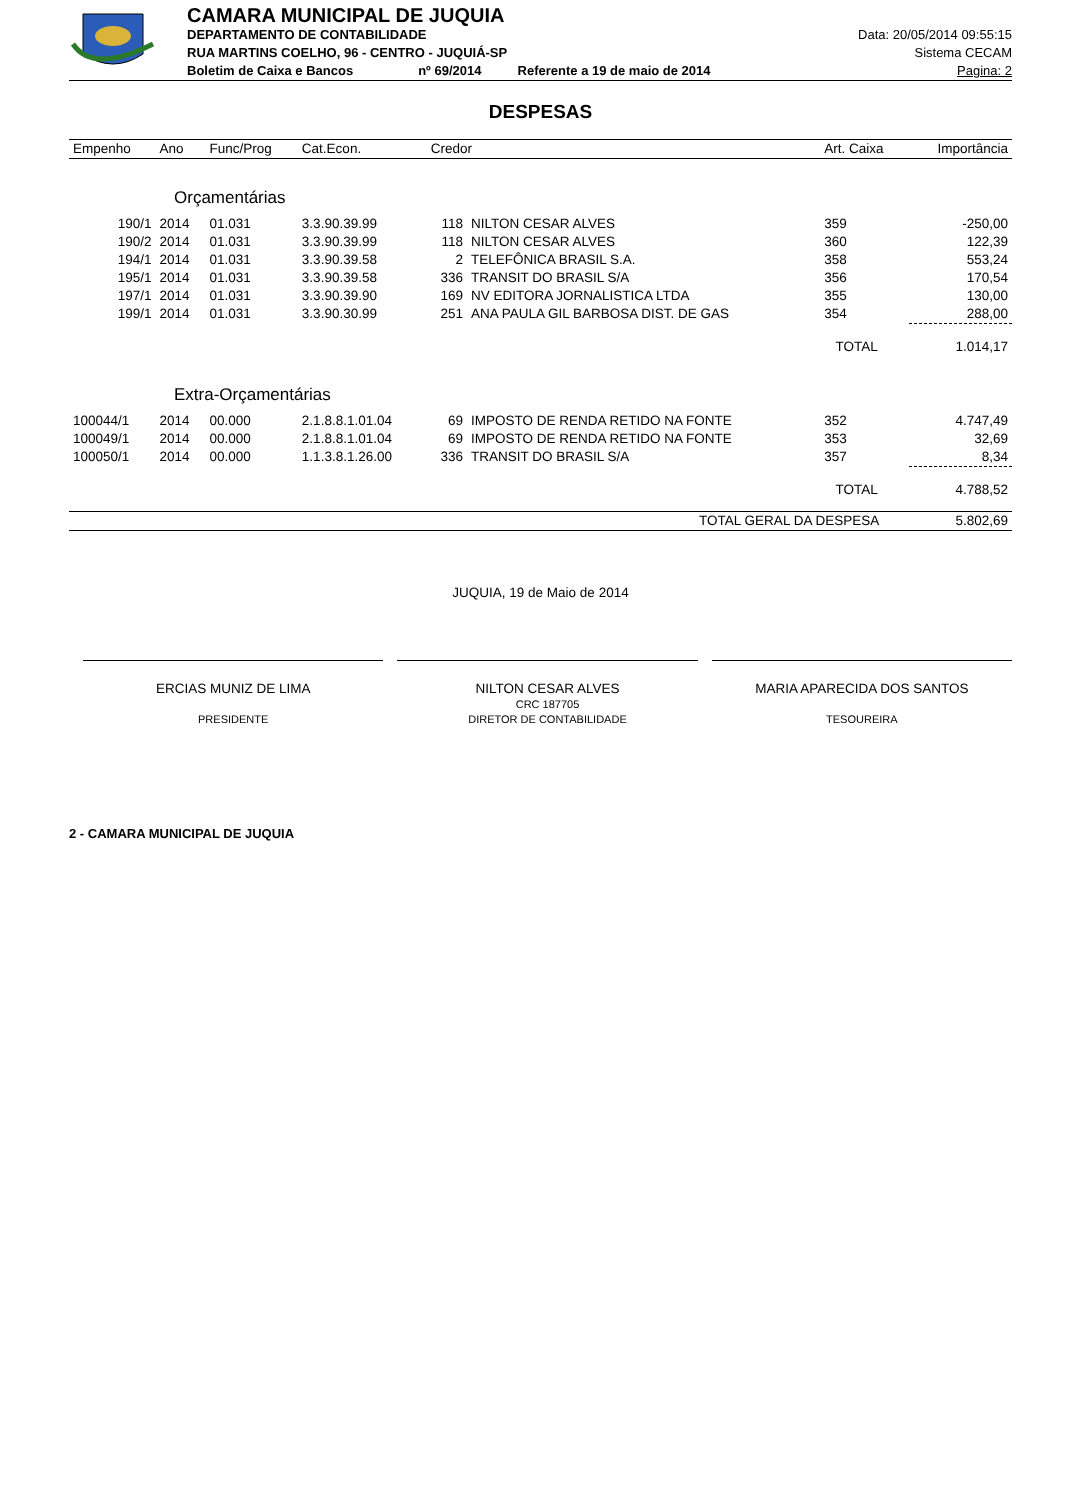CAMARA MUNICIPAL DE JUQUIA
DEPARTAMENTO DE CONTABILIDADE
RUA MARTINS COELHO, 96 - CENTRO - JUQUIÁ-SP
Boletim de Caixa e Bancos nº 69/2014 Referente a 19 de maio de 2014
Data: 20/05/2014 09:55:15
Sistema CECAM
Pagina: 2
DESPESAS
| Empenho | Ano | Func/Prog | Cat.Econ. | Credor | | Art. Caixa | Importância |
| --- | --- | --- | --- | --- | --- | --- | --- |
| Orçamentárias | | | | | | | |
| 190/1 | 2014 | 01.031 | 3.3.90.39.99 | 118 | NILTON CESAR ALVES | 359 | -250,00 |
| 190/2 | 2014 | 01.031 | 3.3.90.39.99 | 118 | NILTON CESAR ALVES | 360 | 122,39 |
| 194/1 | 2014 | 01.031 | 3.3.90.39.58 | 2 | TELEFÔNICA BRASIL S.A. | 358 | 553,24 |
| 195/1 | 2014 | 01.031 | 3.3.90.39.58 | 336 | TRANSIT DO BRASIL S/A | 356 | 170,54 |
| 197/1 | 2014 | 01.031 | 3.3.90.39.90 | 169 | NV EDITORA JORNALISTICA LTDA | 355 | 130,00 |
| 199/1 | 2014 | 01.031 | 3.3.90.30.99 | 251 | ANA PAULA GIL BARBOSA DIST. DE GAS | 354 | 288,00 |
| | | | | | | TOTAL | 1.014,17 |
| Extra-Orçamentárias | | | | | | | |
| 100044/1 | 2014 | 00.000 | 2.1.8.8.1.01.04 | 69 | IMPOSTO DE RENDA RETIDO NA FONTE | 352 | 4.747,49 |
| 100049/1 | 2014 | 00.000 | 2.1.8.8.1.01.04 | 69 | IMPOSTO DE RENDA RETIDO NA FONTE | 353 | 32,69 |
| 100050/1 | 2014 | 00.000 | 1.1.3.8.1.26.00 | 336 | TRANSIT DO BRASIL S/A | 357 | 8,34 |
| | | | | | | TOTAL | 4.788,52 |
| TOTAL GERAL DA DESPESA | | | | | | | 5.802,69 |
JUQUIA, 19 de Maio de 2014
ERCIAS MUNIZ DE LIMA
PRESIDENTE
NILTON CESAR ALVES
CRC 187705
DIRETOR DE CONTABILIDADE
MARIA APARECIDA DOS SANTOS
TESOUREIRA
2 - CAMARA MUNICIPAL DE JUQUIA